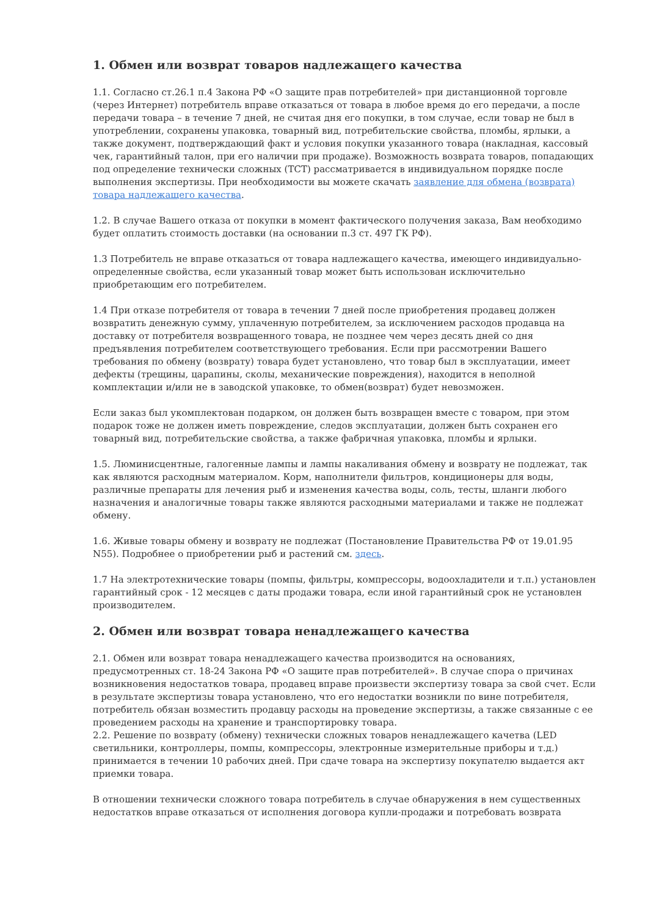1. Обмен или возврат товаров надлежащего качества
1.1. Согласно ст.26.1 п.4 Закона РФ «О защите прав потребителей» при дистанционной торговле (через Интернет) потребитель вправе отказаться от товара в любое время до его передачи, а после передачи товара – в течение 7 дней, не считая дня его покупки, в том случае, если товар не был в употреблении, сохранены упаковка, товарный вид, потребительские свойства, пломбы, ярлыки, а также документ, подтверждающий факт и условия покупки указанного товара (накладная, кассовый чек, гарантийный талон, при его наличии при продаже). Возможность возврата товаров, попадающих под определение технически сложных (ТСТ) рассматривается в индивидуальном порядке после выполнения экспертизы. При необходимости вы можете скачать заявление для обмена (возврата) товара надлежащего качества.
1.2. В случае Вашего отказа от покупки в момент фактического получения заказа, Вам необходимо будет оплатить стоимость доставки (на основании п.3 ст. 497 ГК РФ).
1.3 Потребитель не вправе отказаться от товара надлежащего качества, имеющего индивидуально-определенные свойства, если указанный товар может быть использован исключительно приобретающим его потребителем.
1.4 При отказе потребителя от товара в течении 7 дней после приобретения продавец должен возвратить денежную сумму, уплаченную потребителем, за исключением расходов продавца на доставку от потребителя возвращенного товара, не позднее чем через десять дней со дня предъявления потребителем соответствующего требования. Если при рассмотрении Вашего требования по обмену (возврату) товара будет установлено, что товар был в эксплуатации, имеет дефекты (трещины, царапины, сколы, механические повреждения), находится в неполной комплектации и/или не в заводской упаковке, то обмен(возврат) будет невозможен.
Если заказ был укомплектован подарком, он должен быть возвращен вместе с товаром, при этом подарок тоже не должен иметь повреждение, следов эксплуатации, должен быть сохранен его товарный вид, потребительские свойства, а также фабричная упаковка, пломбы и ярлыки.
1.5. Люминисцентные, галогенные лампы и лампы накаливания обмену и возврату не подлежат, так как являются расходным материалом. Корм, наполнители фильтров, кондиционеры для воды, различные препараты для лечения рыб и изменения качества воды, соль, тесты, шланги любого назначения и аналогичные товары также являются расходными материалами и также не подлежат обмену.
1.6. Живые товары обмену и возврату не подлежат (Постановление Правительства РФ от 19.01.95 N55). Подробнее о приобретении рыб и растений см. здесь.
1.7 На электротехнические товары (помпы, фильтры, компрессоры, водоохладители и т.п.) установлен гарантийный срок - 12 месяцев с даты продажи товара, если иной гарантийный срок не установлен производителем.
2. Обмен или возврат товара ненадлежащего качества
2.1. Обмен или возврат товара ненадлежащего качества производится на основаниях, предусмотренных ст. 18-24 Закона РФ «О защите прав потребителей». В случае спора о причинах возникновения недостатков товара, продавец вправе произвести экспертизу товара за свой счет. Если в результате экспертизы товара установлено, что его недостатки возникли по вине потребителя, потребитель обязан возместить продавцу расходы на проведение экспертизы, а также связанные с ее проведением расходы на хранение и транспортировку товара.
2.2. Решение по возврату (обмену) технически сложных товаров ненадлежащего качетва (LED светильники, контроллеры, помпы, компрессоры, электронные измерительные приборы и т.д.) принимается в течении 10 рабочих дней. При сдаче товара на экспертизу покупателю выдается акт приемки товара.
В отношении технически сложного товара потребитель в случае обнаружения в нем существенных недостатков вправе отказаться от исполнения договора купли-продажи и потребовать возврата